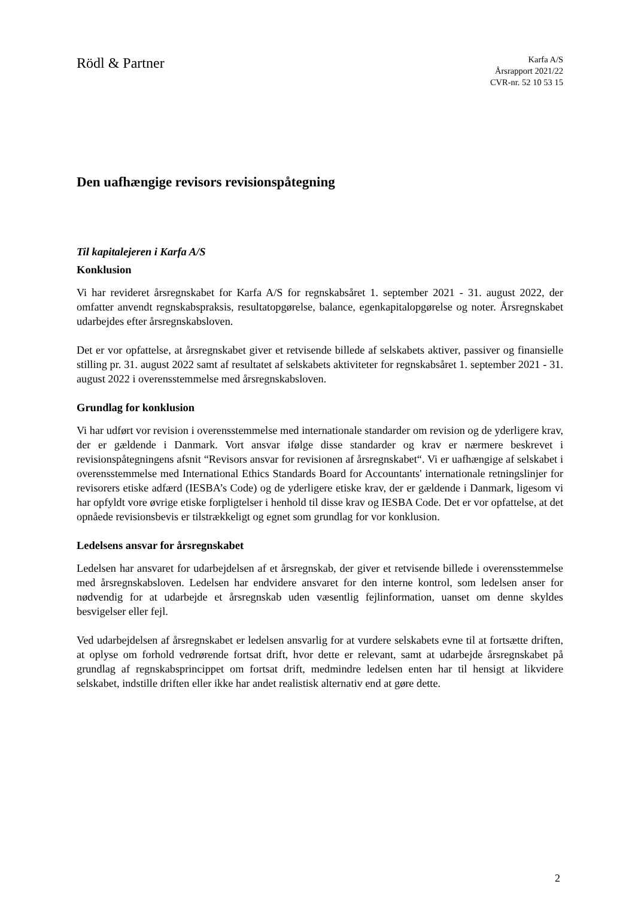Rödl & Partner
Karfa A/S
Årsrapport 2021/22
CVR-nr. 52 10 53 15
Den uafhængige revisors revisionspåtegning
Til kapitalejeren i Karfa A/S
Konklusion
Vi har revideret årsregnskabet for Karfa A/S for regnskabsåret 1. september 2021 - 31. august 2022, der omfatter anvendt regnskabspraksis, resultatopgørelse, balance, egenkapitalopgørelse og noter. Årsregnskabet udarbejdes efter årsregnskabsloven.
Det er vor opfattelse, at årsregnskabet giver et retvisende billede af selskabets aktiver, passiver og finansielle stilling pr. 31. august 2022 samt af resultatet af selskabets aktiviteter for regnskabsåret 1. september 2021 - 31. august 2022 i overensstemmelse med årsregnskabsloven.
Grundlag for konklusion
Vi har udført vor revision i overensstemmelse med internationale standarder om revision og de yderligere krav, der er gældende i Danmark. Vort ansvar ifølge disse standarder og krav er nærmere beskrevet i revisionspåtegningens afsnit “Revisors ansvar for revisionen af årsregnskabet“. Vi er uafhængige af selskabet i overensstemmelse med International Ethics Standards Board for Accountants' internationale retningslinjer for revisorers etiske adfærd (IESBA’s Code) og de yderligere etiske krav, der er gældende i Danmark, ligesom vi har opfyldt vore øvrige etiske forpligtelser i henhold til disse krav og IESBA Code. Det er vor opfattelse, at det opnåede revisionsbevis er tilstrækkeligt og egnet som grundlag for vor konklusion.
Ledelsens ansvar for årsregnskabet
Ledelsen har ansvaret for udarbejdelsen af et årsregnskab, der giver et retvisende billede i overensstemmelse med årsregnskabsloven. Ledelsen har endvidere ansvaret for den interne kontrol, som ledelsen anser for nødvendig for at udarbejde et årsregnskab uden væsentlig fejlinformation, uanset om denne skyldes besvigelser eller fejl.
Ved udarbejdelsen af årsregnskabet er ledelsen ansvarlig for at vurdere selskabets evne til at fortsætte driften, at oplyse om forhold vedrørende fortsat drift, hvor dette er relevant, samt at udarbejde årsregnskabet på grundlag af regnskabsprincippet om fortsat drift, medmindre ledelsen enten har til hensigt at likvidere selskabet, indstille driften eller ikke har andet realistisk alternativ end at gøre dette.
2